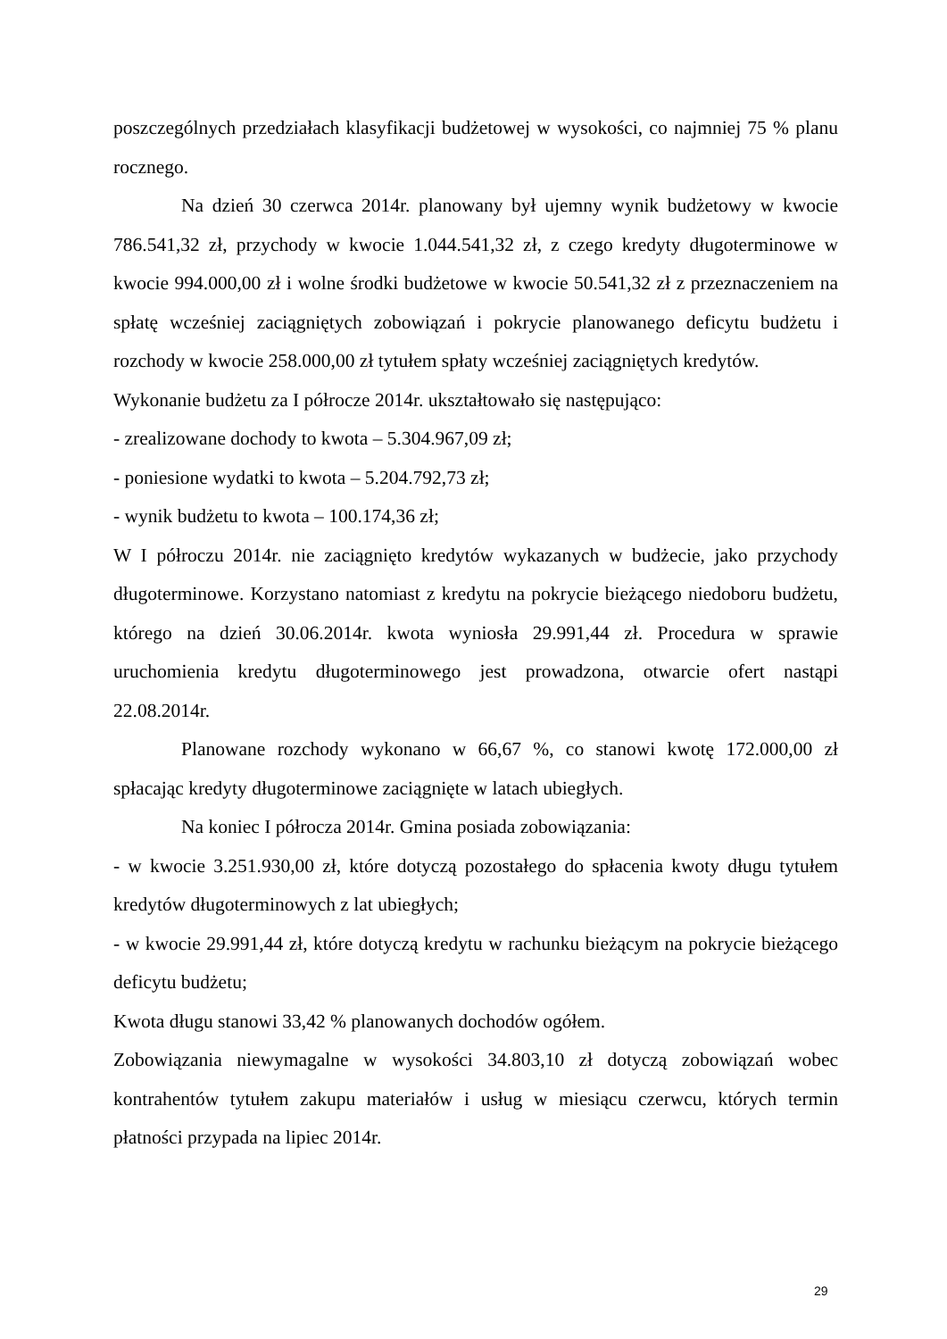poszczególnych przedziałach klasyfikacji budżetowej w wysokości, co najmniej 75 % planu rocznego.
Na dzień 30 czerwca 2014r. planowany był ujemny wynik budżetowy w kwocie 786.541,32 zł, przychody w kwocie 1.044.541,32 zł, z czego kredyty długoterminowe w kwocie 994.000,00 zł i wolne środki budżetowe w kwocie 50.541,32 zł z przeznaczeniem na spłatę wcześniej zaciągniętych zobowiązań i pokrycie planowanego deficytu budżetu i rozchody w kwocie 258.000,00 zł tytułem spłaty wcześniej zaciągniętych kredytów.
Wykonanie budżetu za I półrocze 2014r. ukształtowało się następująco:
- zrealizowane dochody to kwota – 5.304.967,09 zł;
- poniesione wydatki to kwota – 5.204.792,73 zł;
- wynik budżetu to kwota – 100.174,36 zł;
W I półroczu 2014r. nie zaciągnięto kredytów wykazanych w budżecie, jako przychody długoterminowe. Korzystano natomiast z kredytu na pokrycie bieżącego niedoboru budżetu, którego na dzień 30.06.2014r. kwota wyniosła 29.991,44 zł. Procedura w sprawie uruchomienia kredytu długoterminowego jest prowadzona, otwarcie ofert nastąpi 22.08.2014r.
Planowane rozchody wykonano w 66,67 %, co stanowi kwotę 172.000,00 zł spłacając kredyty długoterminowe zaciągnięte w latach ubiegłych.
Na koniec I półrocza 2014r. Gmina posiada zobowiązania:
- w kwocie 3.251.930,00 zł, które dotyczą pozostałego do spłacenia kwoty długu tytułem kredytów długoterminowych z lat ubiegłych;
- w kwocie 29.991,44 zł, które dotyczą kredytu w rachunku bieżącym na pokrycie bieżącego deficytu budżetu;
Kwota długu stanowi 33,42 % planowanych dochodów ogółem.
Zobowiązania niewymagalne w wysokości 34.803,10 zł dotyczą zobowiązań wobec kontrahentów tytułem zakupu materiałów i usług w miesiącu czerwcu, których termin płatności przypada na lipiec 2014r.
29